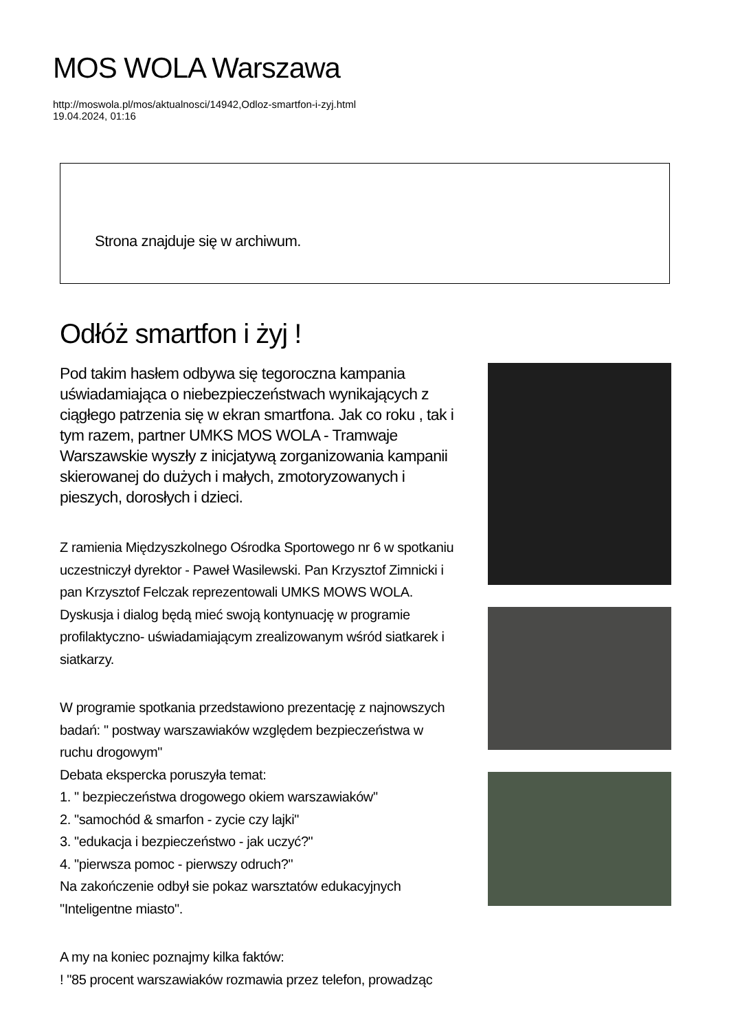MOS WOLA Warszawa
http://moswola.pl/mos/aktualnosci/14942,Odloz-smartfon-i-zyj.html
19.04.2024, 01:16
Strona znajduje się w archiwum.
Odłóż smartfon i żyj !
Pod takim hasłem odbywa się tegoroczna kampania uświadamiająca o niebezpieczeństwach wynikających z ciągłego patrzenia się w ekran smartfona. Jak co roku , tak i tym razem, partner UMKS MOS WOLA - Tramwaje Warszawskie wyszły z inicjatywą zorganizowania kampanii skierowanej do dużych i małych, zmotoryzowanych i pieszych, dorosłych i dzieci.
Z ramienia Międzyszkolnego Ośrodka Sportowego nr 6 w spotkaniu uczestniczył dyrektor - Paweł Wasilewski. Pan Krzysztof Zimnicki i pan Krzysztof Felczak reprezentowali UMKS MOWS WOLA. Dyskusja i dialog będą mieć swoją kontynuację w programie profilaktyczno- uświadamiającym zrealizowanym wśród siatkarek i siatkarzy.
W programie spotkania przedstawiono prezentację z najnowszych badań: " postway warszawiaków względem bezpieczeństwa w ruchu drogowym"
Debata ekspercka poruszyła temat:
1. " bezpieczeństwa drogowego okiem warszawiaków"
2. "samochód & smarfon - zycie czy lajki"
3. "edukacja i bezpieczeństwo - jak uczyć?"
4. "pierwsza pomoc - pierwszy odruch?"
Na zakończenie odbył sie pokaz warsztatów edukacyjnych "Inteligentne miasto".
A my na koniec poznajmy kilka faktów:
! "85 procent warszawiaków rozmawia przez telefon, prowadząc